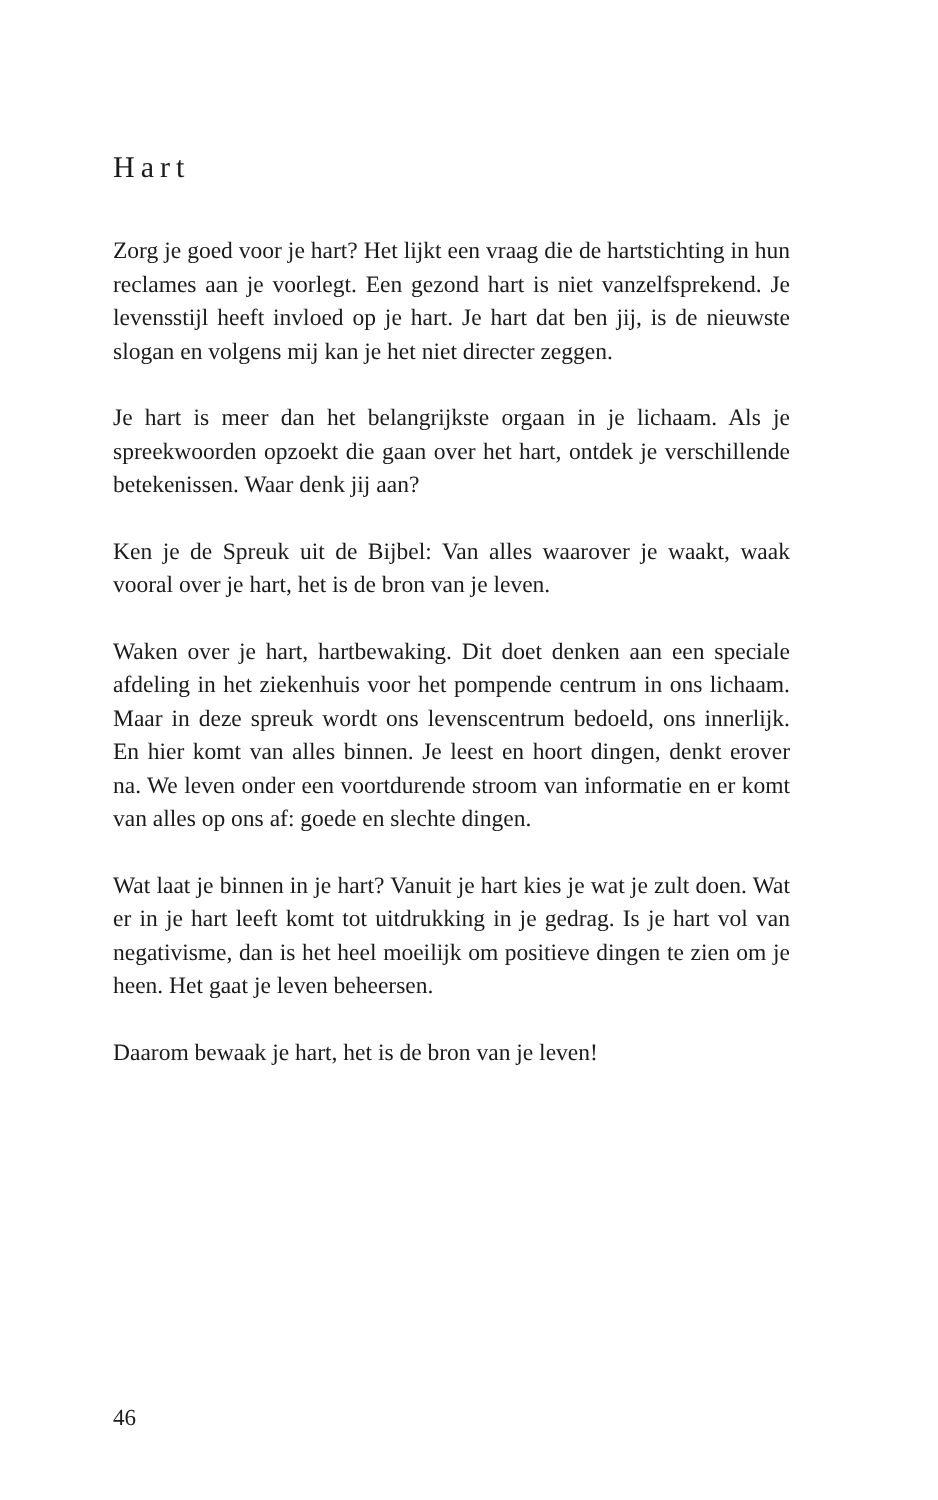Hart
Zorg je goed voor je hart? Het lijkt een vraag die de hart­stichting in hun reclames aan je voorlegt. Een gezond hart is niet vanzelfsprekend. Je levensstijl heeft invloed op je hart. Je hart dat ben jij, is de nieuwste slogan en vol­gens mij kan je het niet directer zeggen.
Je hart is meer dan het belangrijkste orgaan in je lichaam. Als je spreekwoorden opzoekt die gaan over het hart, ontdek je verschillende betekenissen. Waar denk jij aan?
Ken je de Spreuk uit de Bijbel: Van alles waarover je waakt, waak vooral over je hart, het is de bron van je leven.
Waken over je hart, hartbewaking. Dit doet denken aan een speciale afdeling in het ziekenhuis voor het pompen­de centrum in ons lichaam. Maar in deze spreuk wordt ons levenscentrum bedoeld, ons innerlijk. En hier komt van alles binnen. Je leest en hoort dingen, denkt erover na. We leven onder een voortdurende stroom van infor­matie en er komt van alles op ons af: goede en slechte dingen.
Wat laat je binnen in je hart? Vanuit je hart kies je wat je zult doen. Wat er in je hart leeft komt tot uitdrukking in je gedrag. Is je hart vol van negativisme, dan is het heel moeilijk om positieve dingen te zien om je heen. Het gaat je leven beheersen.
Daarom bewaak je hart, het is de bron van je leven!
46